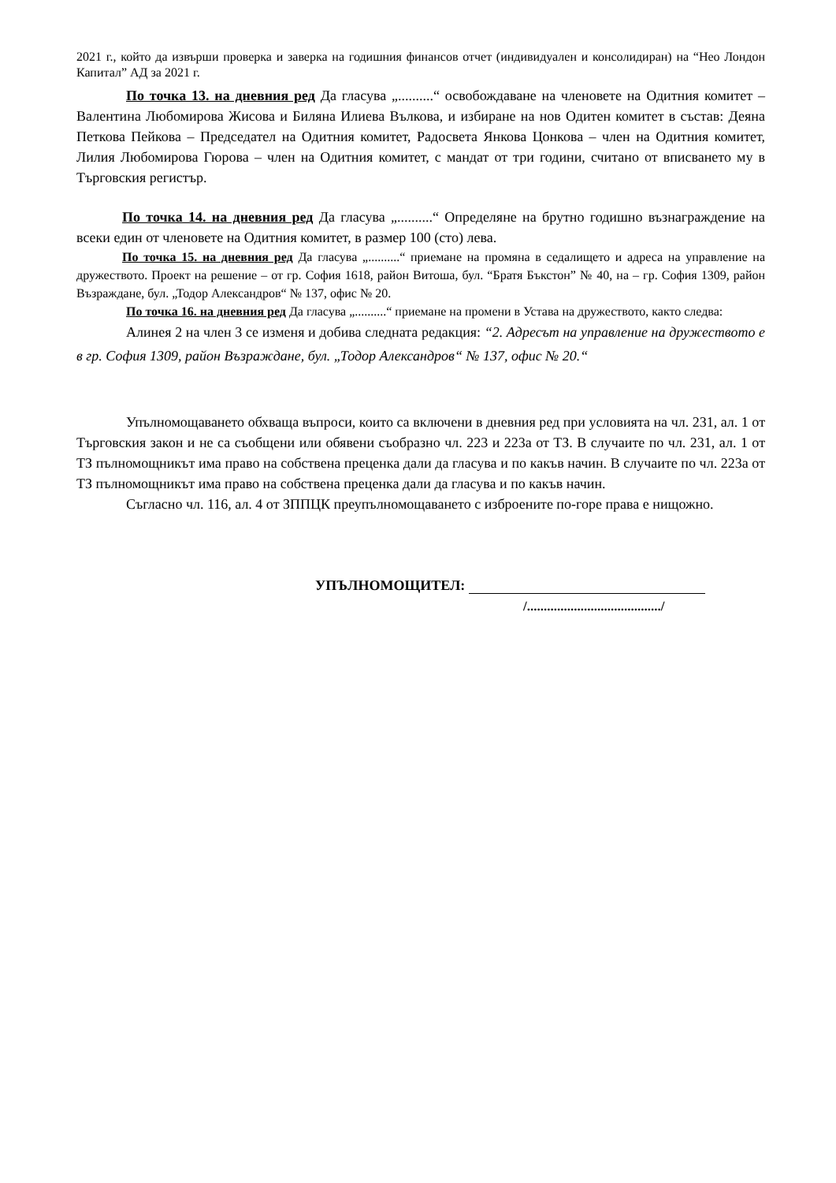2021 г., който да извърши проверка и заверка на годишния финансов отчет (индивидуален и консолидиран) на “Нео Лондон Капитал” АД за 2021 г.
По точка 13. на дневния ред Да гласува „..........“ освобождаване на членовете на Одитния комитет – Валентина Любомирова Жисова и Биляна Илиева Вълкова, и избиране на нов Одитен комитет в състав: Деяна Петкова Пейкова – Председател на Одитния комитет, Радосвета Янкова Цонкова – член на Одитния комитет, Лилия Любомирова Гюрова – член на Одитния комитет, с мандат от три години, считано от вписването му в Търговския регистър.
По точка 14. на дневния ред Да гласува „..........“ Определяне на брутно годишно възнаграждение на всеки един от членовете на Одитния комитет, в размер 100 (сто) лева.
По точка 15. на дневния ред Да гласува „..........“ приемане на промяна в седалището и адреса на управление на дружеството. Проект на решение – от гр. София 1618, район Витоша, бул. “Братя Бъкстон” № 40, на – гр. София 1309, район Възраждане, бул. „Тодор Александров“ № 137, офис № 20.
По точка 16. на дневния ред Да гласува „..........“ приемане на промени в Устава на дружеството, както следва:
Алинея 2 на член 3 се изменя и добива следната редакция: “2. Адресът на управление на дружеството е в гр. София 1309, район Възраждане, бул. „Тодор Александров“ № 137, офис № 20.“
Упълномощаването обхваща въпроси, които са включени в дневния ред при условията на чл. 231, ал. 1 от Търговския закон и не са съобщени или обявени съобразно чл. 223 и 223а от ТЗ. В случаите по чл. 231, ал. 1 от ТЗ пълномощникът има право на собствена преценка дали да гласува и по какъв начин. В случаите по чл. 223а от ТЗ пълномощникът има право на собствена преценка дали да гласува и по какъв начин.
Съгласно чл. 116, ал. 4 от ЗППЦК преупълномощаването с изброените по-горе права е нищожно.
УПЪЛНОМОЩИТЕЛ:
/......................................../